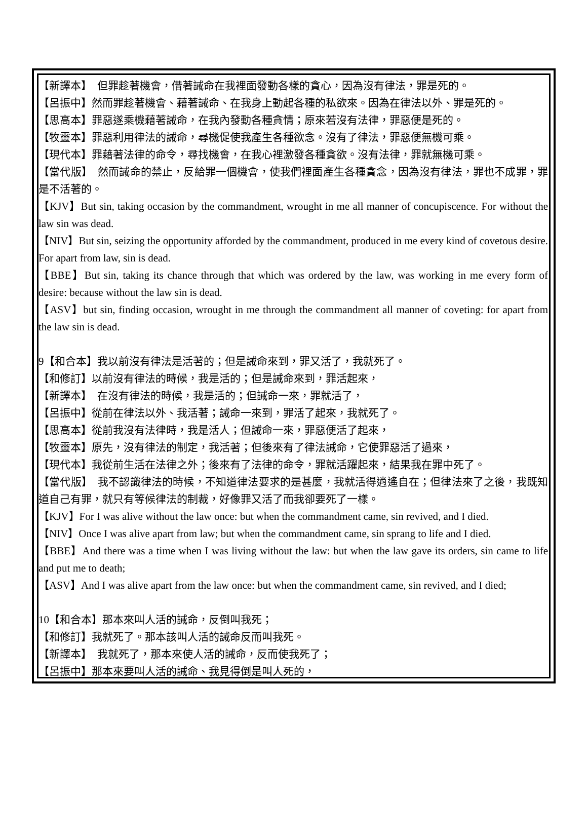【新譯本】　但罪趁著機會，借著誡命在我裡面發動各樣的貪心，因為沒有律法，罪是死的。
【呂振中】然而罪趁著機會、藉著誡命、在我身上動起各種的私欲來。因為在律法以外、罪是死的。
【思高本】罪惡遂乘機藉著誡命，在我內發動各種貪情；原來若沒有法律，罪惡便是死的。
【牧靈本】罪惡利用律法的誡命，尋機促使我產生各種欲念。沒有了律法，罪惡便無機可乘。
【現代本】罪藉著法律的命令，尋找機會，在我心裡激發各種貪欲。沒有法律，罪就無機可乘。
【當代版】　然而誡命的禁止，反給罪一個機會，使我們裡面產生各種貪念，因為沒有律法，罪也不成罪，罪是不活著的。
【KJV】But sin, taking occasion by the commandment, wrought in me all manner of concupiscence. For without the law sin was dead.
【NIV】But sin, seizing the opportunity afforded by the commandment, produced in me every kind of covetous desire. For apart from law, sin is dead.
【BBE】But sin, taking its chance through that which was ordered by the law, was working in me every form of desire: because without the law sin is dead.
【ASV】but sin, finding occasion, wrought in me through the commandment all manner of coveting: for apart from the law sin is dead.
9【和合本】我以前沒有律法是活著的；但是誡命來到，罪又活了，我就死了。
【和修訂】以前沒有律法的時候，我是活的；但是誡命來到，罪活起來，
【新譯本】　在沒有律法的時候，我是活的；但誡命一來，罪就活了，
【呂振中】從前在律法以外、我活著；誡命一來到，罪活了起來，我就死了。
【思高本】從前我沒有法律時，我是活人；但誡命一來，罪惡便活了起來，
【牧靈本】原先，沒有律法的制定，我活著；但後來有了律法誡命，它使罪惡活了過來，
【現代本】我從前生活在法律之外；後來有了法律的命令，罪就活躍起來，結果我在罪中死了。
【當代版】　我不認識律法的時候，不知道律法要求的是甚麼，我就活得逍遙自在；但律法來了之後，我既知道自己有罪，就只有等候律法的制裁，好像罪又活了而我卻要死了一樣。
【KJV】For I was alive without the law once: but when the commandment came, sin revived, and I died.
【NIV】Once I was alive apart from law; but when the commandment came, sin sprang to life and I died.
【BBE】And there was a time when I was living without the law: but when the law gave its orders, sin came to life and put me to death;
【ASV】And I was alive apart from the law once: but when the commandment came, sin revived, and I died;
10【和合本】那本來叫人活的誡命，反倒叫我死；
【和修訂】我就死了。那本該叫人活的誡命反而叫我死。
【新譯本】　我就死了，那本來使人活的誡命，反而使我死了；
【呂振中】那本來要叫人活的誡命、我見得倒是叫人死的，